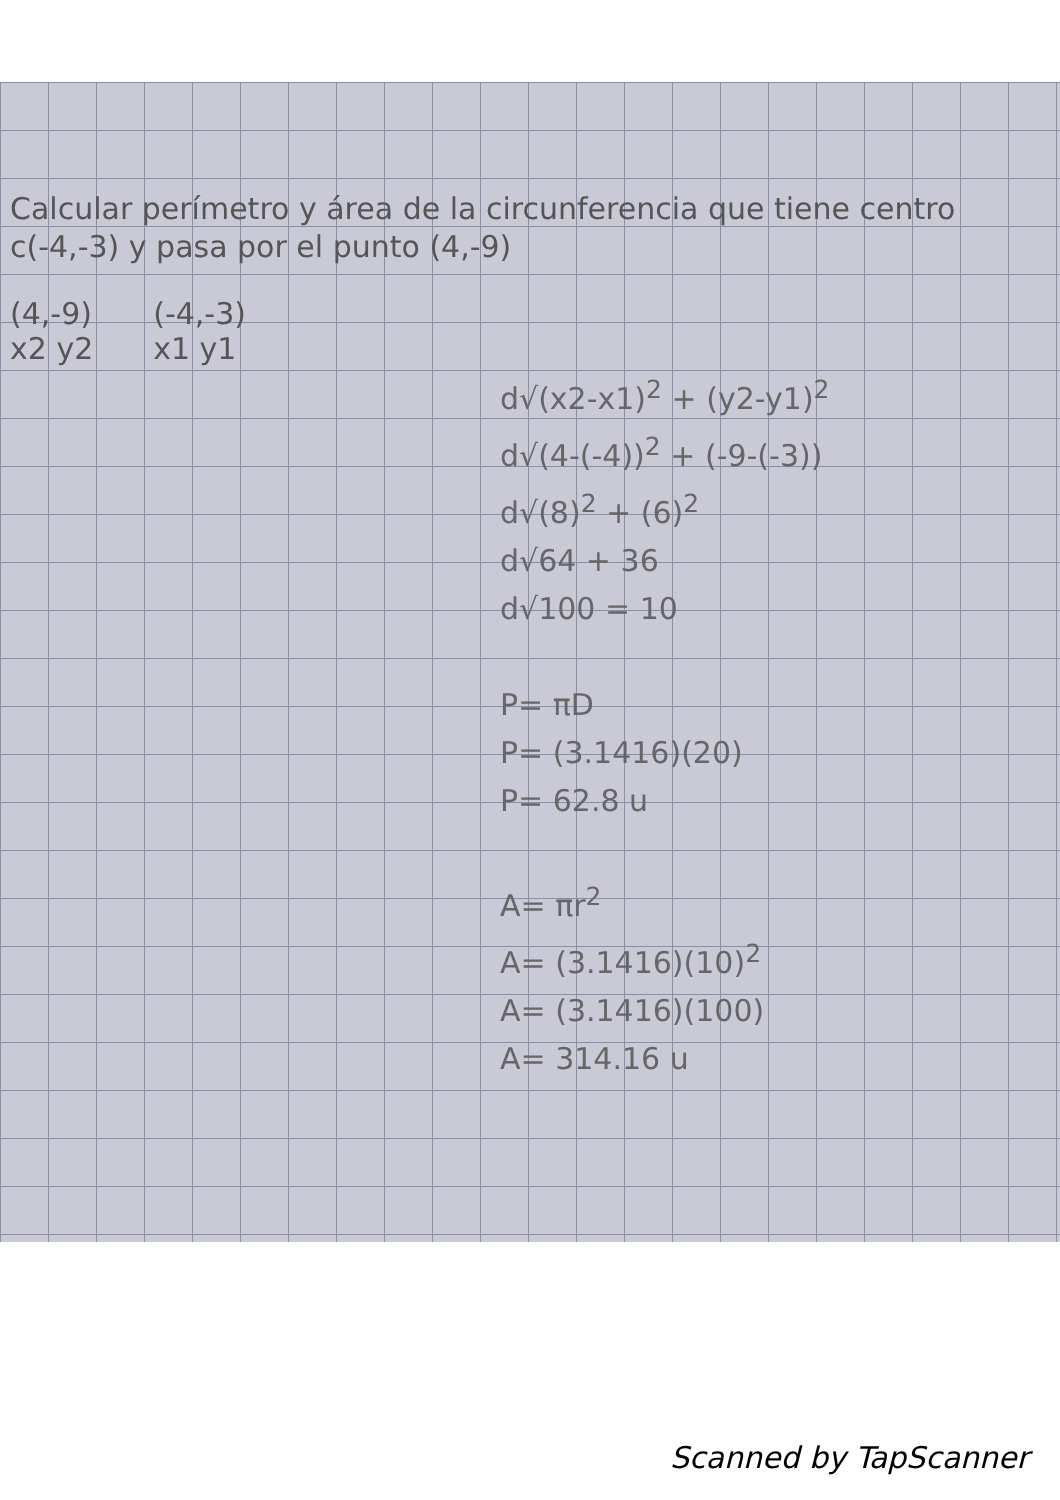Calcular perímetro y área de la circunferencia que tiene centro c(-4,-3) y pasa por el punto (4,-9)
(4,-9)
x2 y2
(-4,-3)
x1 y1
d√(x2-x1)<sup>2</sup> + (y2-y1)<sup>2</sup>
d√(4-(-4))<sup>2</sup> + (-9-(-3))
d√(8)<sup>2</sup> + (6)<sup>2</sup>
d√64 + 36
d√100 = 10
P= πD
P= (3.1416)(20)
P= 62.8 u
A= πr<sup>2</sup>
A= (3.1416)(10)<sup>2</sup>
A= (3.1416)(100)
A= 314.16 u
Scanned by TapScanner